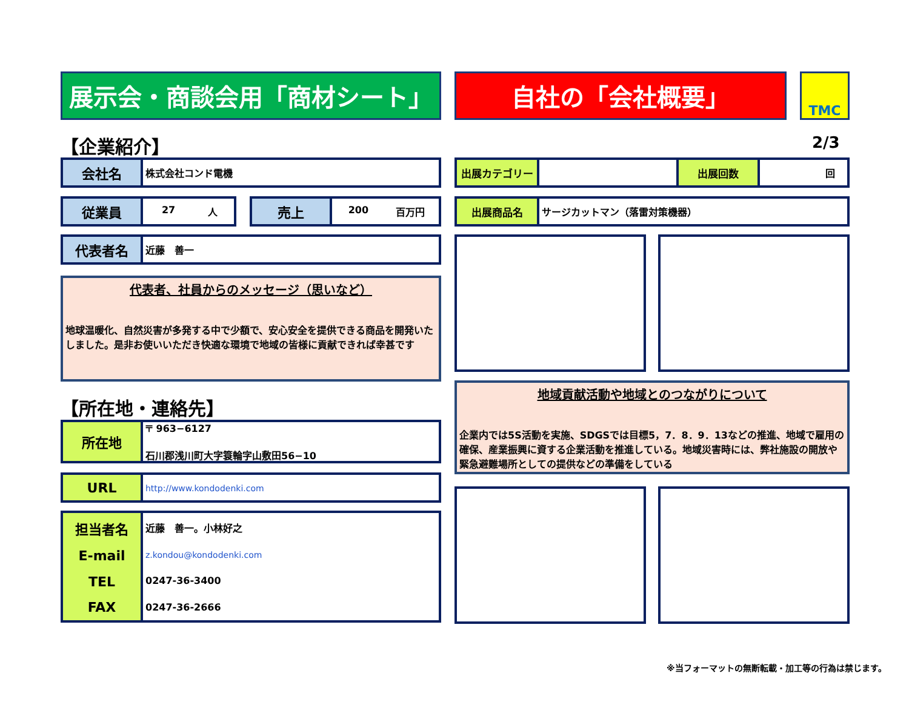展示会・商談会用「商材シート」 自社の「会社概要」 TMC
【企業紹介】 2/3
会社名
株式会社コンド電機
従業員
27 人
売上
200 百万円
代表者名
近藤　善一
代表者、社員からのメッセージ（思いなど）
地球温暖化、自然災害が多発する中で少額で、安心安全を提供できる商品を開発いたしました。是非お使いいただき快適な環境で地域の皆様に貢献できれば幸甚です
【所在地・連絡先】
所在地
〒 963−6127
石川郡浅川町大字簑輪字山敷田56−10
URL
http://www.kondodenki.com
担当者名
E-mail
TEL
FAX
近藤　善一。小林好之
z.kondou@kondodenki.com
0247-36-3400
0247-36-2666
出展カテゴリー 出展回数
回
出展商品名
サージカットマン（落雷対策機器）
地域貢献活動や地域とのつながりについて
企業内では5S活動を実施、SDGSでは目標5，7．8．9．13などの推進、地域で雇用の確保、産業振興に資する企業活動を推進している。地域災害時には、弊社施設の開放や緊急避難場所としての提供などの準備をしている
※当フォーマットの無断転載・加工等の行為は禁じます。